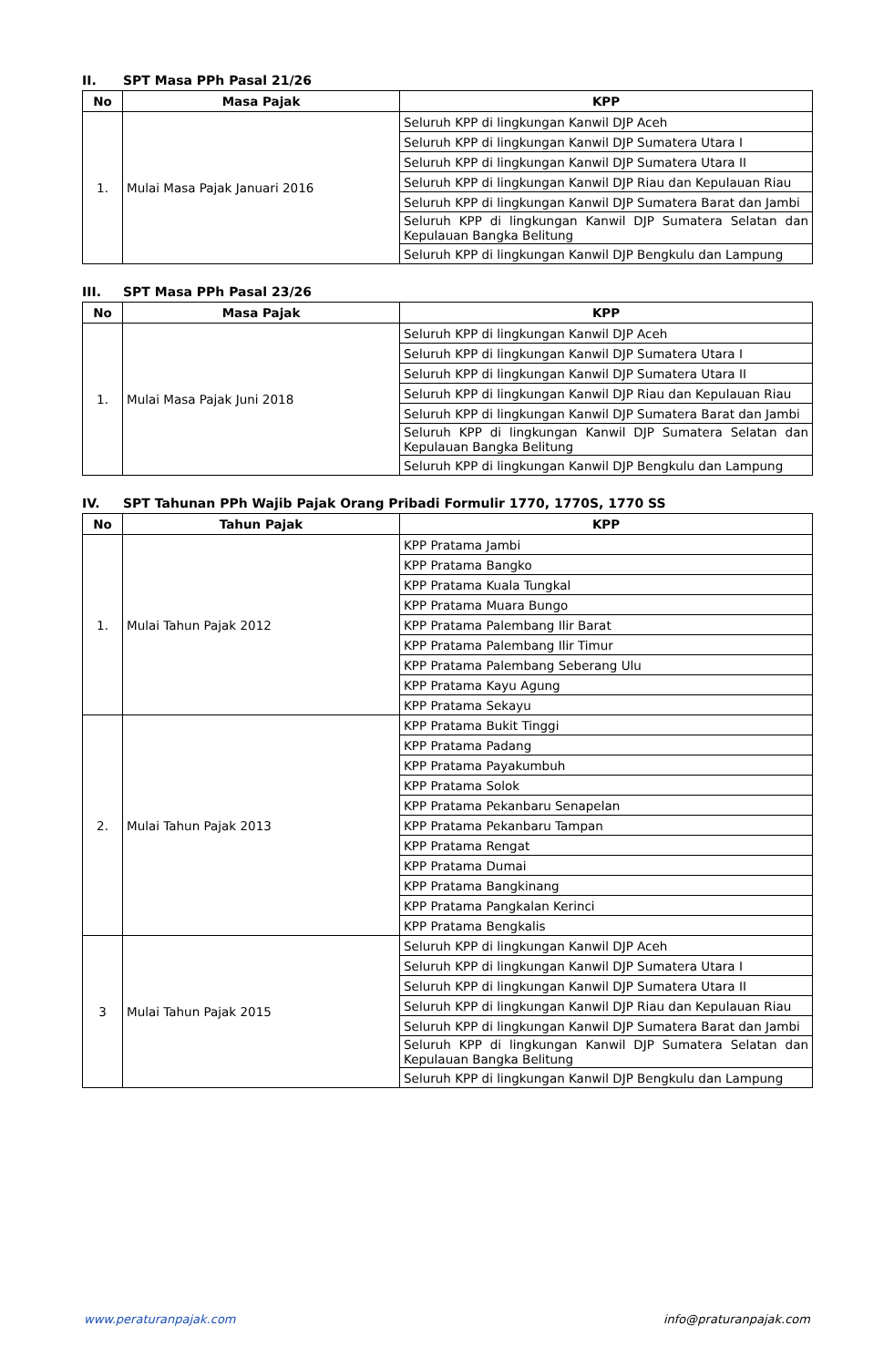II. SPT Masa PPh Pasal 21/26
| No | Masa Pajak | KPP |
| --- | --- | --- |
| 1. | Mulai Masa Pajak Januari 2016 | Seluruh KPP di lingkungan Kanwil DJP Aceh |
| | | Seluruh KPP di lingkungan Kanwil DJP Sumatera Utara I |
| | | Seluruh KPP di lingkungan Kanwil DJP Sumatera Utara II |
| | | Seluruh KPP di lingkungan Kanwil DJP Riau dan Kepulauan Riau |
| | | Seluruh KPP di lingkungan Kanwil DJP Sumatera Barat dan Jambi |
| | | Seluruh KPP di lingkungan Kanwil DJP Sumatera Selatan dan Kepulauan Bangka Belitung |
| | | Seluruh KPP di lingkungan Kanwil DJP Bengkulu dan Lampung |
III. SPT Masa PPh Pasal 23/26
| No | Masa Pajak | KPP |
| --- | --- | --- |
| 1. | Mulai Masa Pajak Juni 2018 | Seluruh KPP di lingkungan Kanwil DJP Aceh |
| | | Seluruh KPP di lingkungan Kanwil DJP Sumatera Utara I |
| | | Seluruh KPP di lingkungan Kanwil DJP Sumatera Utara II |
| | | Seluruh KPP di lingkungan Kanwil DJP Riau dan Kepulauan Riau |
| | | Seluruh KPP di lingkungan Kanwil DJP Sumatera Barat dan Jambi |
| | | Seluruh KPP di lingkungan Kanwil DJP Sumatera Selatan dan Kepulauan Bangka Belitung |
| | | Seluruh KPP di lingkungan Kanwil DJP Bengkulu dan Lampung |
IV. SPT Tahunan PPh Wajib Pajak Orang Pribadi Formulir 1770, 1770S, 1770 SS
| No | Tahun Pajak | KPP |
| --- | --- | --- |
| 1. | Mulai Tahun Pajak 2012 | KPP Pratama Jambi |
| | | KPP Pratama Bangko |
| | | KPP Pratama Kuala Tungkal |
| | | KPP Pratama Muara Bungo |
| | | KPP Pratama Palembang Ilir Barat |
| | | KPP Pratama Palembang Ilir Timur |
| | | KPP Pratama Palembang Seberang Ulu |
| | | KPP Pratama Kayu Agung |
| | | KPP Pratama Sekayu |
| 2. | Mulai Tahun Pajak 2013 | KPP Pratama Bukit Tinggi |
| | | KPP Pratama Padang |
| | | KPP Pratama Payakumbuh |
| | | KPP Pratama Solok |
| | | KPP Pratama Pekanbaru Senapelan |
| | | KPP Pratama Pekanbaru Tampan |
| | | KPP Pratama Rengat |
| | | KPP Pratama Dumai |
| | | KPP Pratama Bangkinang |
| | | KPP Pratama Pangkalan Kerinci |
| | | KPP Pratama Bengkalis |
| 3 | Mulai Tahun Pajak 2015 | Seluruh KPP di lingkungan Kanwil DJP Aceh |
| | | Seluruh KPP di lingkungan Kanwil DJP Sumatera Utara I |
| | | Seluruh KPP di lingkungan Kanwil DJP Sumatera Utara II |
| | | Seluruh KPP di lingkungan Kanwil DJP Riau dan Kepulauan Riau |
| | | Seluruh KPP di lingkungan Kanwil DJP Sumatera Barat dan Jambi |
| | | Seluruh KPP di lingkungan Kanwil DJP Sumatera Selatan dan Kepulauan Bangka Belitung |
| | | Seluruh KPP di lingkungan Kanwil DJP Bengkulu dan Lampung |
www.peraturanpajak.com info@praturanpajak.com